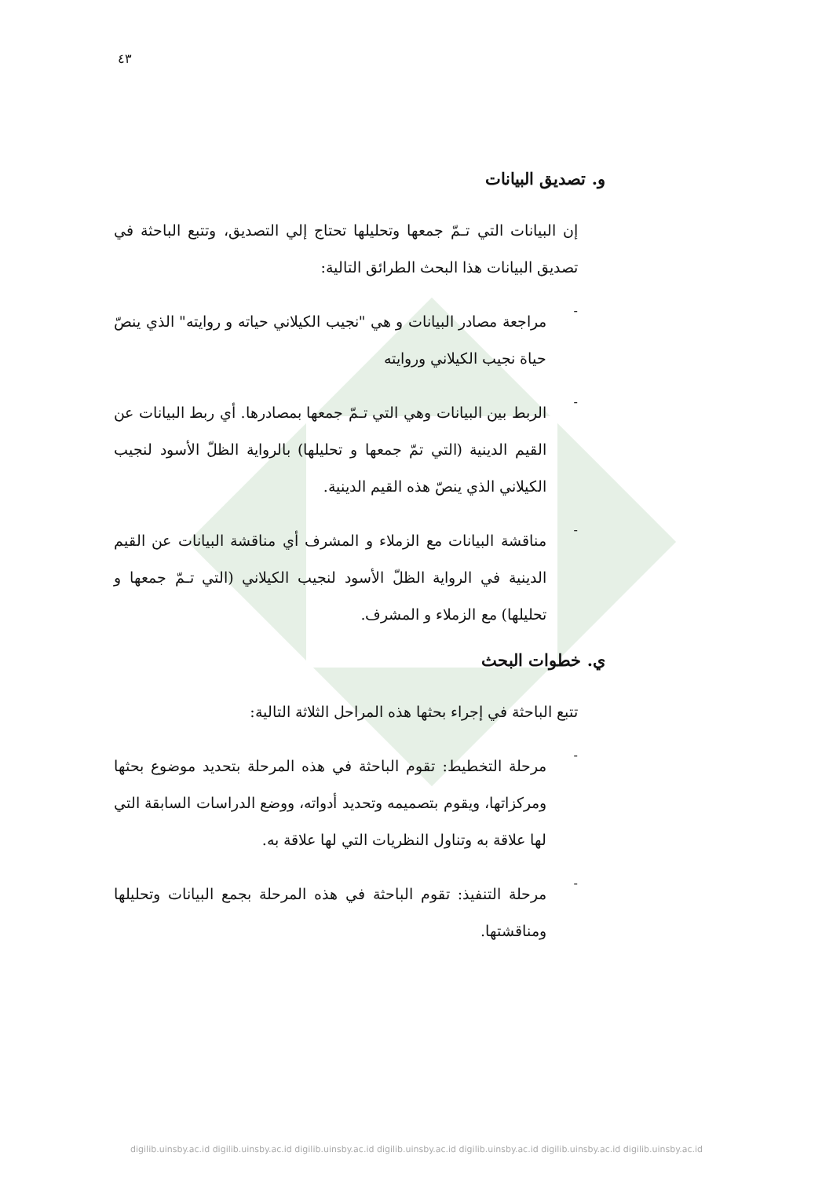٤٣
و. تصديق البيانات
إن البيانات التي تـمّ جمعها وتحليلها تحتاج إلي التصديق، وتتبع الباحثة في تصديق البيانات هذا البحث الطرائق التالية:
-
مراجعة مصادر البيانات و هي "نجيب الكيلاني حياته و روايته" الذي ينصّ حياة نجيب الكيلاني وروايته
-
الربط بين البيانات وهي التي تـمّ جمعها بمصادرها. أي ربط البيانات عن القيم الدينية (التي تمّ جمعها و تحليلها) بالرواية الظلّ الأسود لنجيب الكيلاني الذي ينصّ هذه القيم الدينية.
-
مناقشة البيانات مع الزملاء و المشرف أي مناقشة البيانات عن القيم الدينية في الرواية الظلّ الأسود لنجيب الكيلاني (التي تـمّ جمعها و تحليلها) مع الزملاء و المشرف.
ي. خطوات البحث
تتبع الباحثة في إجراء بحثها هذه المراحل الثلاثة التالية:
-
مرحلة التخطيط: تقوم الباحثة في هذه المرحلة بتحديد موضوع بحثها ومركزاتها، ويقوم بتصميمه وتحديد أدواته، ووضع الدراسات السابقة التي لها علاقة به وتناول النظريات التي لها علاقة به.
-
مرحلة التنفيذ: تقوم الباحثة في هذه المرحلة بجمع البيانات وتحليلها ومناقشتها.
digilib.uinsby.ac.id digilib.uinsby.ac.id digilib.uinsby.ac.id digilib.uinsby.ac.id digilib.uinsby.ac.id digilib.uinsby.ac.id digilib.uinsby.ac.id